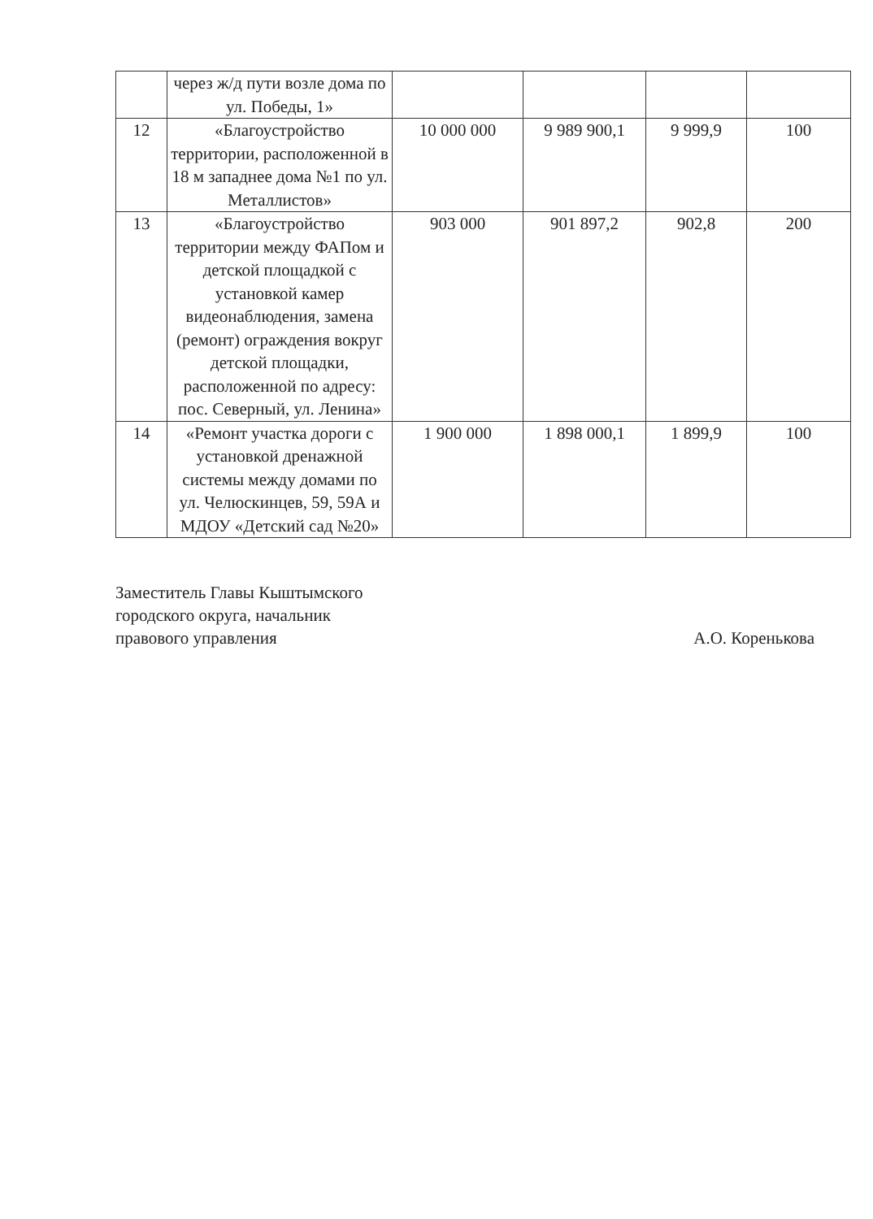| | через ж/д пути возле дома по ул. Победы, 1» | | | | |
| 12 | «Благоустройство территории, расположенной в 18 м западнее дома №1 по ул. Металлистов» | 10 000 000 | 9 989 900,1 | 9 999,9 | 100 |
| 13 | «Благоустройство территории между ФАПом и детской площадкой с установкой камер видеонаблюдения, замена (ремонт) ограждения вокруг детской площадки, расположенной по адресу: пос. Северный, ул. Ленина» | 903 000 | 901 897,2 | 902,8 | 200 |
| 14 | «Ремонт участка дороги с установкой дренажной системы между домами по ул. Челюскинцев, 59, 59А и МДОУ «Детский сад №20» | 1 900 000 | 1 898 000,1 | 1 899,9 | 100 |
Заместитель Главы Кыштымского
городского округа, начальник
правового управления
А.О. Коренькова